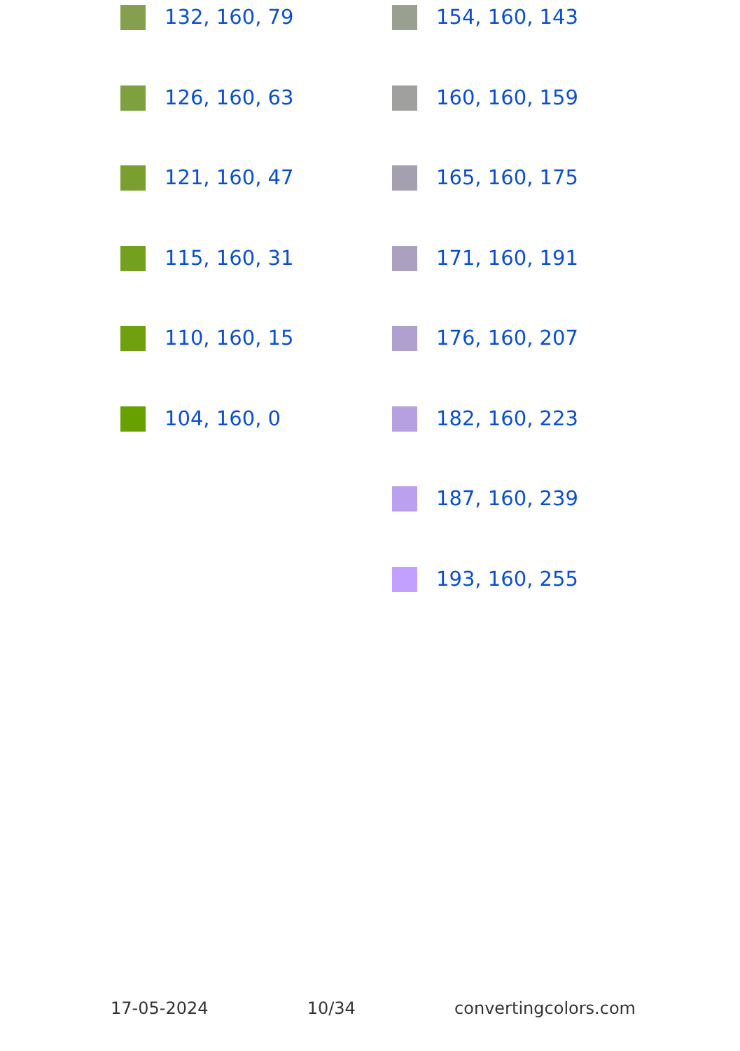132, 160, 79
126, 160, 63
121, 160, 47
115, 160, 31
110, 160, 15
104, 160, 0
154, 160, 143
160, 160, 159
165, 160, 175
171, 160, 191
176, 160, 207
182, 160, 223
187, 160, 239
193, 160, 255
17-05-2024 10/34 convertingcolors.com